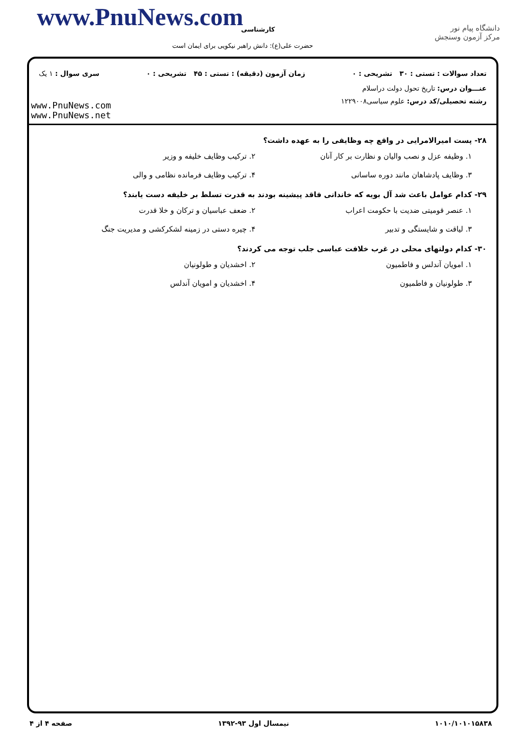www.PnuNews.com کارشناسی
حضرت علی(ع): دانش راهبر نیکویی برای ایمان است
دانشگاه پیام نور
مرکز آزمون وسنجش
تعداد سوالات : تستی : ۳۰ تشریحی : ۰ زمان آزمون (دقیقه) : تستی : ۴۵ تشریحی : ۰ سری سوال : ۱ یک
عنـــوان درس: تاریخ تحول دولت دراسلام
رشته تحصیلی/کد درس: علوم سیاسی۱۲۲۹۰۰۸
www.PnuNews.com
www.PnuNews.net
۲۸- پست امیرالامرایی در واقع چه وظایفی را به عهده داشت؟
۱. وظیفه عزل و نصب والیان و نظارت بر کار آنان ۲. ترکیب وظایف خلیفه و وزیر ۳. وظایف پادشاهان مانند دوره ساسانی ۴. ترکیب وظایف فرمانده نظامی و والی
۲۹- کدام عوامل باعث شد آل بویه که خاندانی فاقد پیشینه بودند به قدرت تسلط بر خلیفه دست یابند؟
۱. عنصر قومیتی ضدیت با حکومت اعراب ۲. ضعف عباسیان و ترکان و خلا قدرت ۳. لیاقت و شایستگی و تدبیر ۴. چیره دستی در زمینه لشکرکشی و مدیریت جنگ
۳۰- کدام دولتهای محلی در غرب خلافت عباسی جلب توجه می کردند؟
۱. امویان آندلس و فاطمیون ۲. اخشدیان و طولونیان ۳. طولونیان و فاطمیون ۴. اخشدیان و امویان آندلس
۱۰۱۰/۱۰۱۰۱۵۸۳۸ نیمسال اول ۹۳-۱۳۹۲ صفحه ۴ از ۴